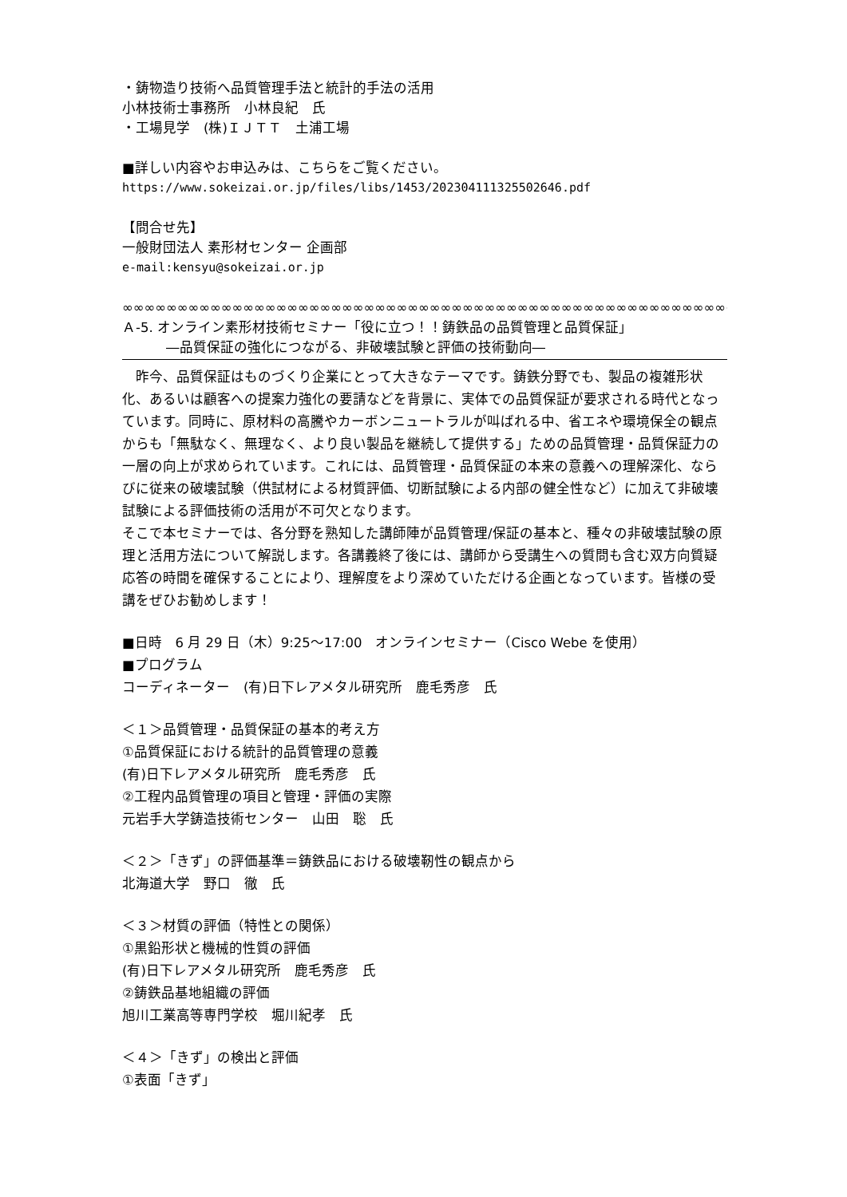・鋳物造り技術へ品質管理手法と統計的手法の活用
小林技術士事務所　小林良紀　氏
・工場見学　(株)ＩＪＴＴ　土浦工場
■詳しい内容やお申込みは、こちらをご覧ください。
https://www.sokeizai.or.jp/files/libs/1453/202304111325502646.pdf
【問合せ先】
一般財団法人 素形材センター 企画部
e-mail:kensyu@sokeizai.or.jp
∞∞∞∞∞∞∞∞∞∞∞∞∞∞∞∞∞∞∞∞∞∞∞∞∞∞∞∞∞∞∞∞∞∞∞∞∞∞∞∞∞∞∞∞∞∞∞∞∞∞∞∞∞∞∞∞∞∞∞∞
Ａ-5. オンライン素形材技術セミナー「役に立つ！！鋳鉄品の品質管理と品質保証」
―品質保証の強化につながる、非破壊試験と評価の技術動向―
　昨今、品質保証はものづくり企業にとって大きなテーマです。鋳鉄分野でも、製品の複雑形状化、あるいは顧客への提案力強化の要請などを背景に、実体での品質保証が要求される時代となっています。同時に、原材料の高騰やカーボンニュートラルが叫ばれる中、省エネや環境保全の観点からも「無駄なく、無理なく、より良い製品を継続して提供する」ための品質管理・品質保証力の一層の向上が求められています。これには、品質管理・品質保証の本来の意義への理解深化、ならびに従来の破壊試験（供試材による材質評価、切断試験による内部の健全性など）に加えて非破壊試験による評価技術の活用が不可欠となります。
そこで本セミナーでは、各分野を熟知した講師陣が品質管理/保証の基本と、種々の非破壊試験の原理と活用方法について解説します。各講義終了後には、講師から受講生への質問も含む双方向質疑応答の時間を確保することにより、理解度をより深めていただける企画となっています。皆様の受講をぜひお勧めします！
■日時　6 月 29 日（木）9:25～17:00　オンラインセミナー（Cisco Webe を使用）
■プログラム
コーディネーター　(有)日下レアメタル研究所　鹿毛秀彦　氏
＜１＞品質管理・品質保証の基本的考え方
①品質保証における統計的品質管理の意義
(有)日下レアメタル研究所　鹿毛秀彦　氏
②工程内品質管理の項目と管理・評価の実際
元岩手大学鋳造技術センター　山田　聡　氏
＜２＞「きず」の評価基準＝鋳鉄品における破壊靭性の観点から
北海道大学　野口　徹　氏
＜３＞材質の評価（特性との関係）
①黒鉛形状と機械的性質の評価
(有)日下レアメタル研究所　鹿毛秀彦　氏
②鋳鉄品基地組織の評価
旭川工業高等専門学校　堀川紀孝　氏
＜４＞「きず」の検出と評価
①表面「きず」